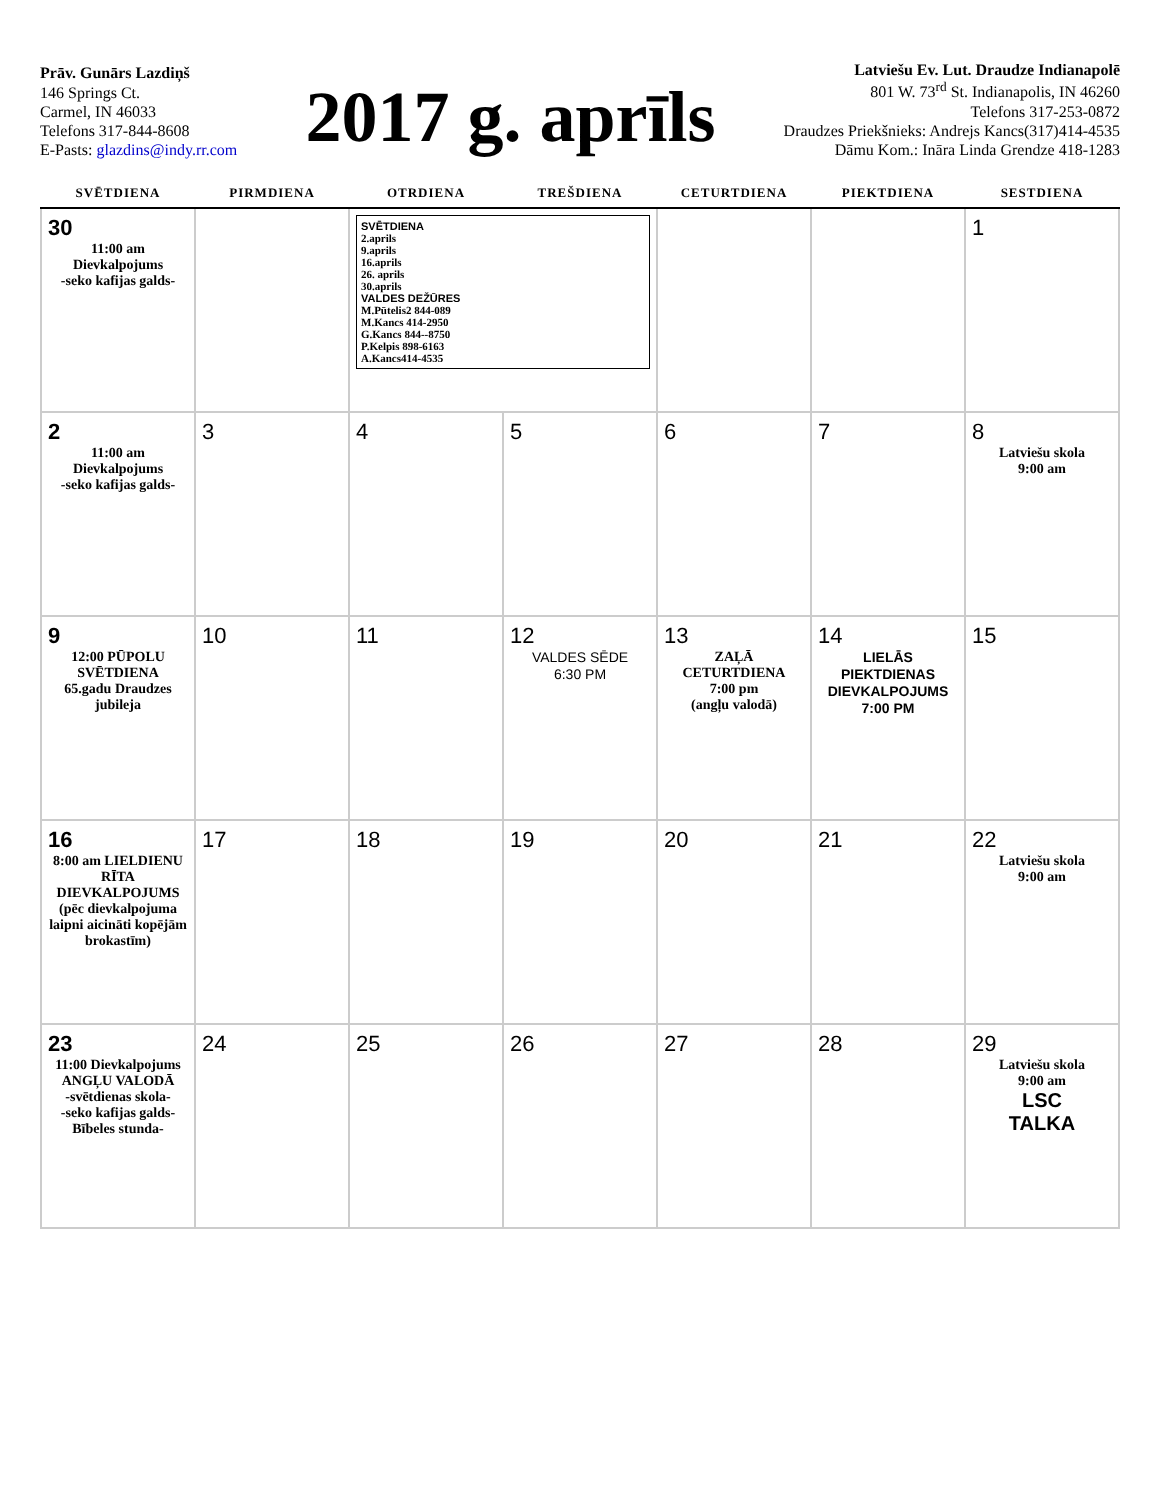Prāv. Gunārs Lazdiņš
146 Springs Ct.
Carmel, IN 46033
Telefons 317-844-8608
E-Pasts: glazdins@indy.rr.com
2017 g. aprīls
Latviešu Ev. Lut. Draudze Indianapolē
801 W. 73<sup>rd</sup> St. Indianapolis, IN 46260
Telefons 317-253-0872
Draudzes Priekšnieks: Andrejs Kancs(317)414-4535
Dāmu Kom.: Ināra Linda Grendze 418-1283
| SVĒTDIENA | PIRMDIENA | OTRDIENA | TREŠDIENA | CETURTDIENA | PIEKTDIENA | SESTDIENA |
| --- | --- | --- | --- | --- | --- | --- |
| 30 11:00 am Dievkalpojums -seko kafijas galds- | | SVĒTDIENA 2.aprils 9.aprils 16.aprils 26. aprils 30.aprils VALDES DEŽŪRES M.Pūtelis2 844-089 M.Kancs 414-2950 G.Kancs 844--8750 P.Kelpis 898-6163 A.Kancs414-4535 | | | | 1 |
| 2 11:00 am Dievkalpojums -seko kafijas galds- | 3 | 4 | 5 | 6 | 7 | 8 Latviešu skola 9:00 am |
| 9 12:00 PŪPOLU SVĒTDIENA 65.gadu Draudzes jubileja | 10 | 11 | 12 VALDES SĒDE 6:30 PM | 13 ZAĻĀ CETURTDIENA 7:00 pm (angļu valodā) | 14 LIELĀS PIEKTDIENAS DIEVKALPOJUMS 7:00 PM | 15 |
| 16 8:00 am LIELDIENU RĪTA DIEVKALPOJUMS (pēc dievkalpojuma laipni aicināti kopējām brokastīm) | 17 | 18 | 19 | 20 | 21 | 22 Latviešu skola 9:00 am |
| 23 11:00 Dievkalpojums ANGĻU VALODĀ -svētdienas skola- -seko kafijas galds- Bībeles stunda- | 24 | 25 | 26 | 27 | 28 | 29 Latviešu skola 9:00 am LSC TALKA |